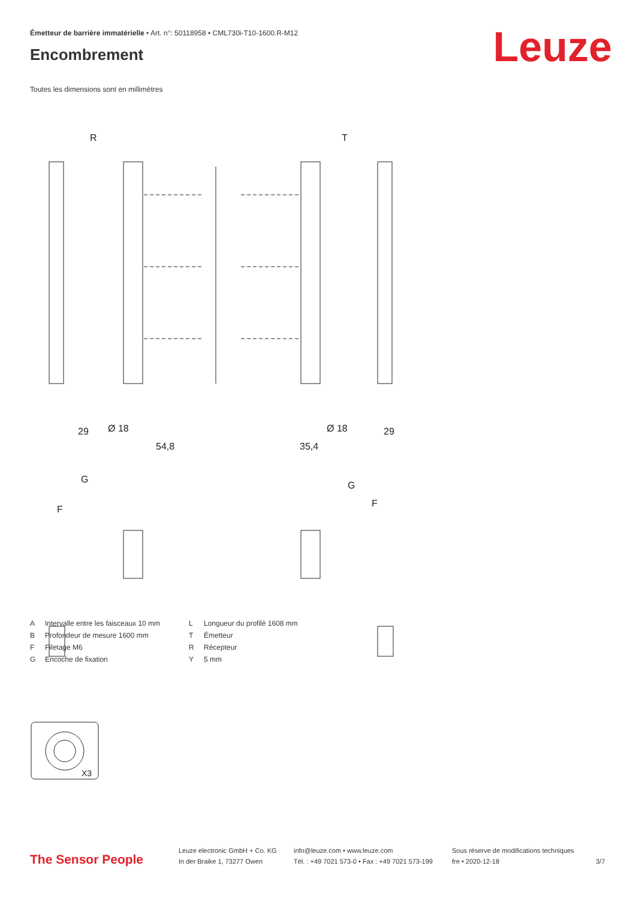Émetteur de barrière immatérielle • Art. n°: 50118958 • CML730i-T10-1600.R-M12
Encombrement Leuze
Toutes les dimensions sont en millimètres
R
T
29
54,8
35,4
Ø 18
Ø 18
29
G
G
F
F
X3
| A | Intervalle entre les faisceaux 10 mm |
| B | Profondeur de mesure 1600 mm |
| F | Filetage M6 |
| G | Encoche de fixation |
| L | Longueur du profilé 1608 mm |
| T | Émetteur |
| R | Récepteur |
| Y | 5 mm |
The Sensor People
Leuze electronic GmbH + Co. KG
In der Braike 1, 73277 Owen
info@leuze.com • www.leuze.com
Tél. : +49 7021 573-0 • Fax : +49 7021 573-199
Sous réserve de modifications techniques
fre • 2020-12-18
3/7